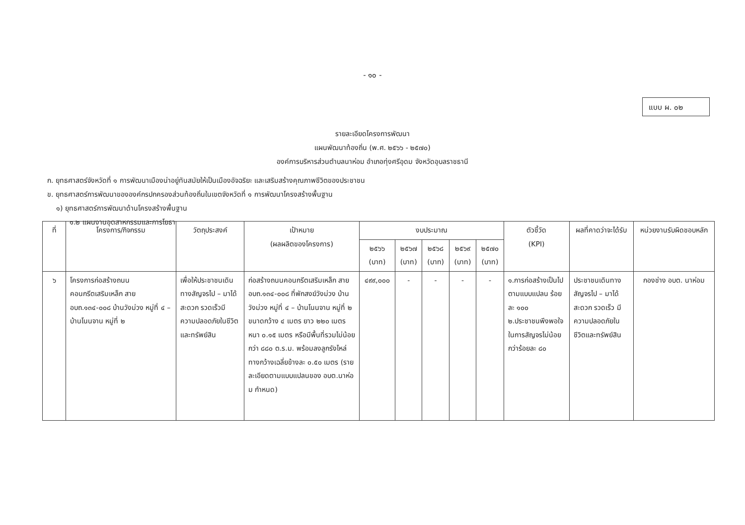- ๑๐ -
แบบ ผ. ๐๒
รายละเอียดโครงการพัฒนา
แผนพัฒนาท้องถิ่น (พ.ศ. ๒๕๖๖ - ๒๕๗๐)
องค์การบริหารส่วนตำบลนาห่อม อำเภอทุ่งศรีอุดม จังหวัดอุบลราชธานี
ก. ยุทธศาสตร์จังหวัดที่ ๑ การพัฒนาเมืองน่าอยู่ทันสมัยให้เป็นเมืองอัจฉริยะ และเสริมสร้างคุณภาพชีวิตของประชาชน
ข. ยุทธศาสตร์การพัฒนาขององค์กรปกครองส่วนท้องถิ่นในเขตจังหวัดที่ ๑ การพัฒนาโครงสร้างพื้นฐาน
๑) ยุทธศาสตร์การพัฒนาด้านโครงสร้างพื้นฐาน
๑.๒ แผนงานอุตสาหกรรมและการโยธา
| ที่ | โครงการ/กิจกรรม | วัตถุประสงค์ | เป้าหมาย (ผลผลิตของโครงการ) | งบประมาณ | | | | | ตัวชี้วัด (KPI) | ผลที่คาดว่าจะได้รับ | หน่วยงานรับผิดชอบหลัก |
| --- | --- | --- | --- | --- | --- | --- | --- | --- | --- | --- | --- |
| | | | | ๒๕๖๖ (บาท) | ๒๕๖๗ (บาท) | ๒๕๖๘ (บาท) | ๒๕๖๙ (บาท) | ๒๕๗๐ (บาท) | | | |
| ๖ | โครงการก่อสร้างถนนคอนกรีตเสริมเหล็ก สาย อบถ.๑๓๔-๐๐๘ บ้านวังม่วง หมู่ที่ ๔ – บ้านโนนจาน หมู่ที่ ๒ | เพื่อให้ประชาชนเดินทางสัญจรไป – มาได้สะดวก รวดเร็วมีความปลอดภัยในชีวิตและทรัพย์สิน | ก่อสร้างถนนคอนกรีตเสริมเหล็ก สาย อบถ.๑๓๔-๐๐๘ ที่พักสงฆ์วังม่วง บ้านวังม่วง หมู่ที่ ๔ – บ้านโนนจาน หมู่ที่ ๒ ขนาดกว้าง ๔ เมตร ยาว ๒๒๐ เมตร หนา ๐.๑๕ เมตร หรือมีพื้นที่รวมไม่น้อยกว่า ๘๘๐ ต.ร.ม. พร้อมลงลูกรังไหล่ทางกว้างเฉลี่ยข้างละ ๐.๕๐ เมตร (รายละเอียดตามแบบแปลนของ อบต.นาห่อม กำหนด) | ๔๙๙,๐๐๐ | - | - | - | - | ๑.การก่อสร้างเป็นไปตามแบบแปลน ร้อยละ ๑๐๐ ๒.ประชาชนพึงพอใจในการสัญจรไม่น้อยกว่าร้อยละ ๘๐ | ประชาชนเดินทางสัญจรไป – มาได้สะดวก รวดเร็ว มีความปลอดภัยในชีวิตและทรัพย์สิน | กองช่าง อบต. นาห่อม |